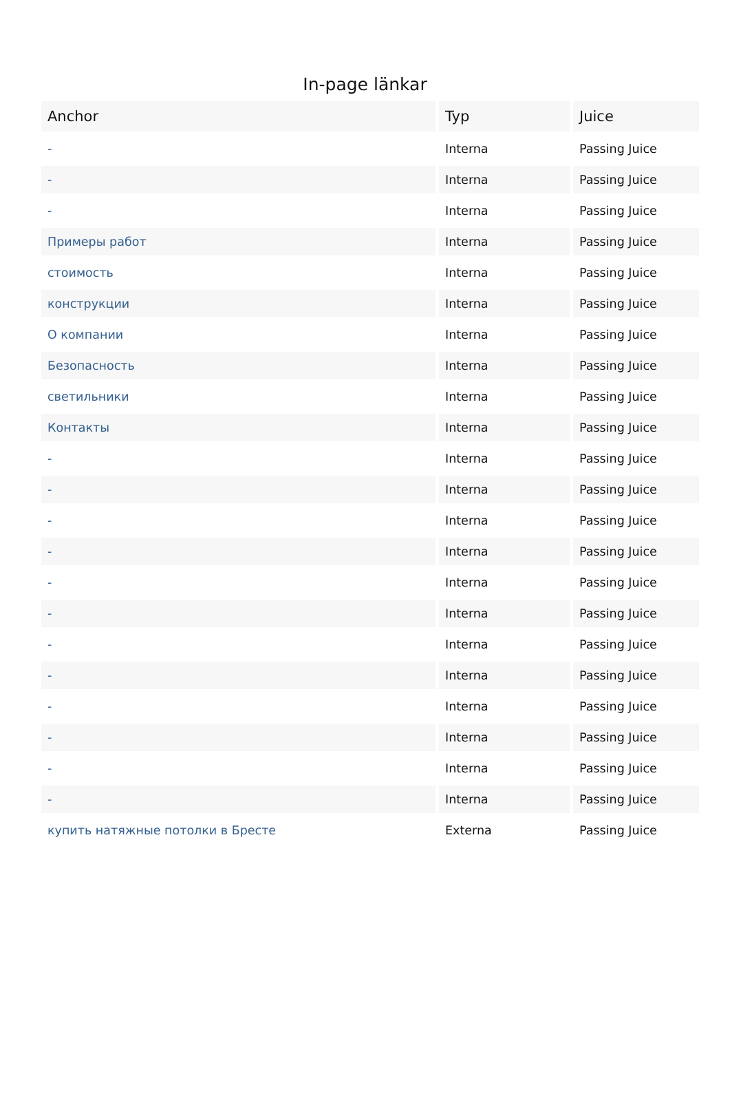In-page länkar
| Anchor | Typ | Juice |
| --- | --- | --- |
| - | Interna | Passing Juice |
| - | Interna | Passing Juice |
| - | Interna | Passing Juice |
| Примеры работ | Interna | Passing Juice |
| стоимость | Interna | Passing Juice |
| конструкции | Interna | Passing Juice |
| О компании | Interna | Passing Juice |
| Безопасность | Interna | Passing Juice |
| светильники | Interna | Passing Juice |
| Контакты | Interna | Passing Juice |
| - | Interna | Passing Juice |
| - | Interna | Passing Juice |
| - | Interna | Passing Juice |
| - | Interna | Passing Juice |
| - | Interna | Passing Juice |
| - | Interna | Passing Juice |
| - | Interna | Passing Juice |
| - | Interna | Passing Juice |
| - | Interna | Passing Juice |
| - | Interna | Passing Juice |
| - | Interna | Passing Juice |
| - | Interna | Passing Juice |
| купить натяжные потолки в Бресте | Externa | Passing Juice |